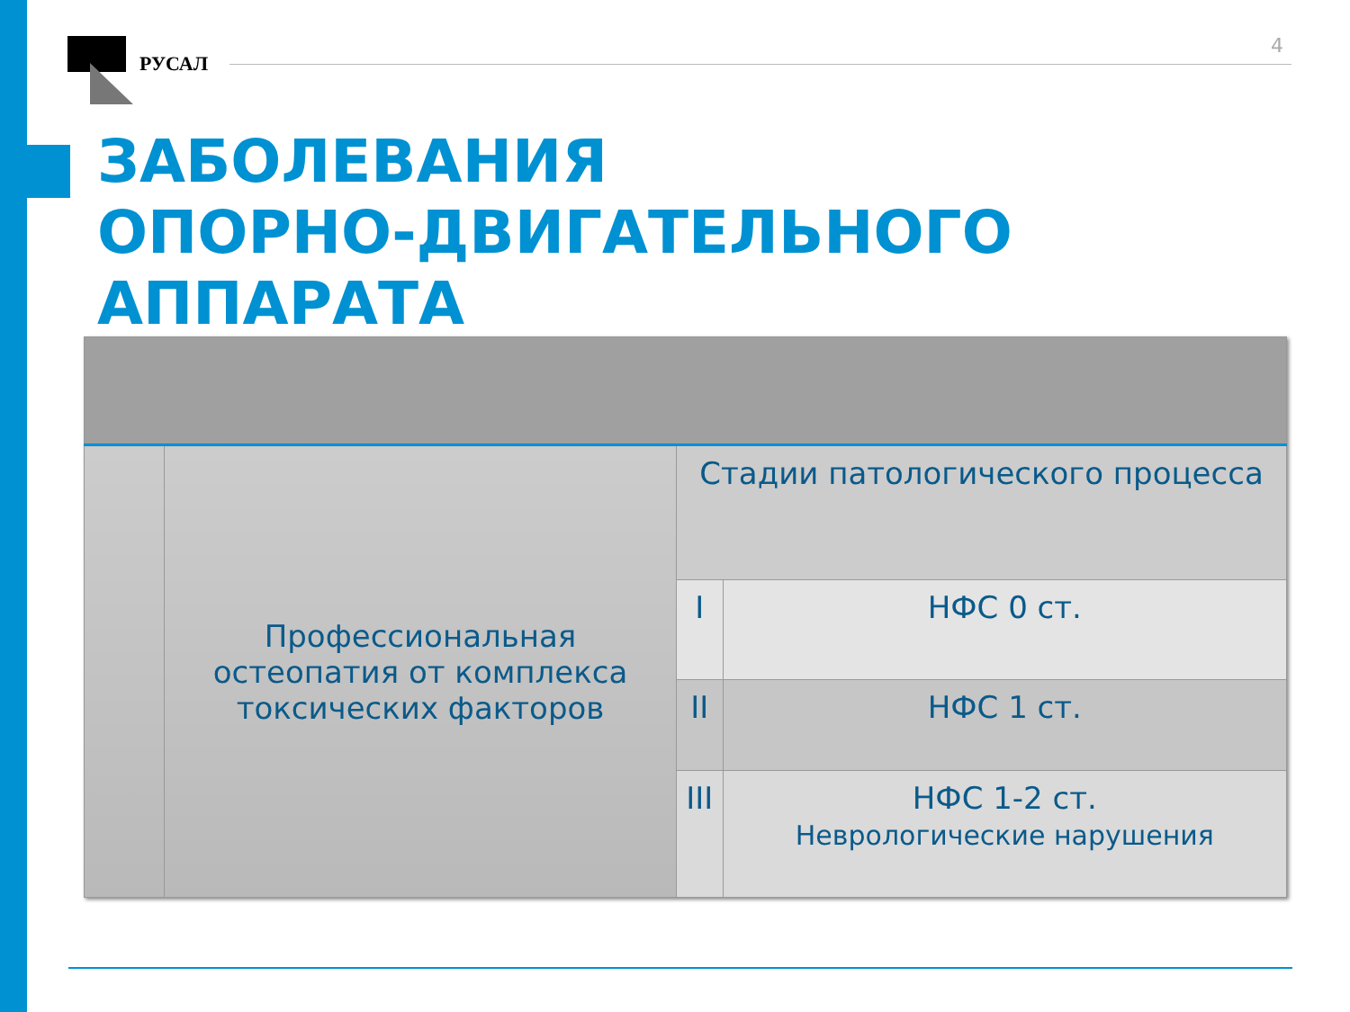РУСАЛ
4
ЗАБОЛЕВАНИЯ
ОПОРНО-ДВИГАТЕЛЬНОГО
АППАРАТА
| | Профессиональная остеопатия от комплекса токсических факторов | Стадии патологического процесса | |
| | | I | НФС 0 ст. |
| | | II | НФС 1 ст. |
| | | III | НФС 1-2 ст. Неврологические нарушения |